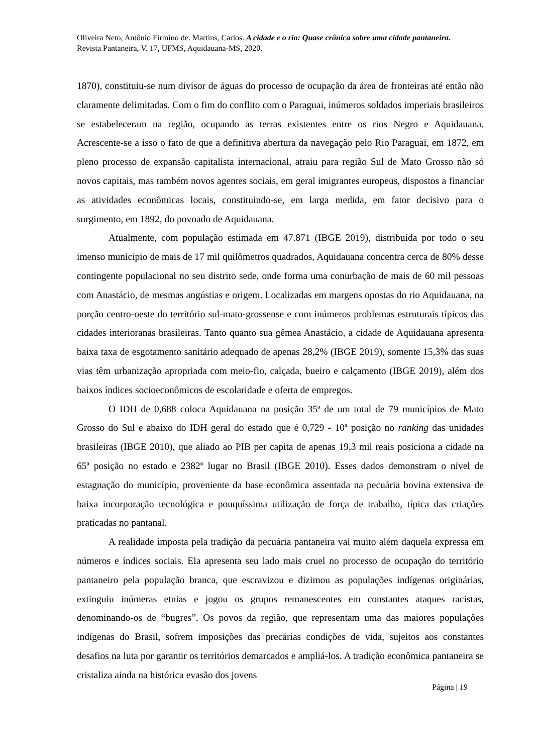Oliveira Neto, Antônio Firmino de. Martins, Carlos. A cidade e o rio: Quase crônica sobre uma cidade pantaneira. Revista Pantaneira, V. 17, UFMS, Aquidauana-MS, 2020.
1870), constituiu-se num divisor de águas do processo de ocupação da área de fronteiras até então não claramente delimitadas. Com o fim do conflito com o Paraguai, inúmeros soldados imperiais brasileiros se estabeleceram na região, ocupando as terras existentes entre os rios Negro e Aquidauana. Acrescente-se a isso o fato de que a definitiva abertura da navegação pelo Rio Paraguai, em 1872, em pleno processo de expansão capitalista internacional, atraiu para região Sul de Mato Grosso não só novos capitais, mas também novos agentes sociais, em geral imigrantes europeus, dispostos a financiar as atividades econômicas locais, constituindo-se, em larga medida, em fator decisivo para o surgimento, em 1892, do povoado de Aquidauana.
Atualmente, com população estimada em 47.871 (IBGE 2019), distribuída por todo o seu imenso município de mais de 17 mil quilômetros quadrados, Aquidauana concentra cerca de 80% desse contingente populacional no seu distrito sede, onde forma uma conurbação de mais de 60 mil pessoas com Anastácio, de mesmas angústias e origem. Localizadas em margens opostas do rio Aquidauana, na porção centro-oeste do território sul-mato-grossense e com inúmeros problemas estruturais típicos das cidades interioranas brasileiras. Tanto quanto sua gêmea Anastácio, a cidade de Aquidauana apresenta baixa taxa de esgotamento sanitário adequado de apenas 28,2% (IBGE 2019), somente 15,3% das suas vias têm urbanização apropriada com meio-fio, calçada, bueiro e calçamento (IBGE 2019), além dos baixos índices socioeconômicos de escolaridade e oferta de empregos.
O IDH de 0,688 coloca Aquidauana na posição 35ª de um total de 79 municípios de Mato Grosso do Sul e abaixo do IDH geral do estado que é 0,729 - 10ª posição no ranking das unidades brasileiras (IBGE 2010), que aliado ao PIB per capita de apenas 19,3 mil reais posiciona a cidade na 65ª posição no estado e 2382º lugar no Brasil (IBGE 2010). Esses dados demonstram o nível de estagnação do município, proveniente da base econômica assentada na pecuária bovina extensiva de baixa incorporação tecnológica e pouquíssima utilização de força de trabalho, típica das criações praticadas no pantanal.
A realidade imposta pela tradição da pecuária pantaneira vai muito além daquela expressa em números e índices sociais. Ela apresenta seu lado mais cruel no processo de ocupação do território pantaneiro pela população branca, que escravizou e dizimou as populações indígenas originárias, extinguiu inúmeras etnias e jogou os grupos remanescentes em constantes ataques racistas, denominando-os de “bugres”. Os povos da região, que representam uma das maiores populações indígenas do Brasil, sofrem imposições das precárias condições de vida, sujeitos aos constantes desafios na luta por garantir os territórios demarcados e ampliá-los. A tradição econômica pantaneira se cristaliza ainda na histórica evasão dos jovens
Página | 19